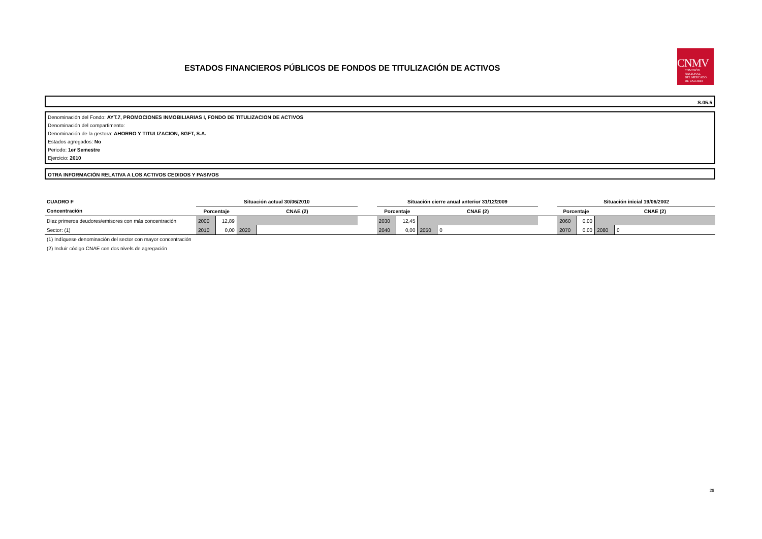ESTADOS FINANCIEROS PÚBLICOS DE FONDOS DE TITULIZACIÓN DE ACTIVOS
CNMV
COMISIÓN
NACIONAL
DEL MERCADO
DE VALORES
S.05.5
Denominación del Fondo: AYT.7, PROMOCIONES INMOBILIARIAS I, FONDO DE TITULIZACION DE ACTIVOS
Denominación del compartimento:
Denominación de la gestora: AHORRO Y TITULIZACION, SGFT, S.A.
Estados agregados: No
Periodo: 1er Semestre
Ejercicio: 2010
OTRA INFORMACIÓN RELATIVA A LOS ACTIVOS CEDIDOS Y PASIVOS
| CUADRO F | Situación actual 30/06/2010 | | | | | Situación cierre anual anterior 31/12/2009 | | | | | Situación inicial 19/06/2002 | | | |
| Concentración | Porcentaje | | CNAE (2) | | | Porcentaje | | CNAE (2) | | | Porcentaje | | CNAE (2) | |
| Diez primeros deudores/emisores con más concentración | 2000 | 12,89 | | | | 2030 | 12,45 | | | | 2060 | 0,00 | | |
| Sector: (1) | 2010 | 0,00 | 2020 | | | 2040 | 0,00 | 2050 | 0 | | 2070 | 0,00 | 2080 | 0 |
(1) Indíquese denominación del sector con mayor concentración
(2) Incluir código CNAE con dos nivels de agregación
28